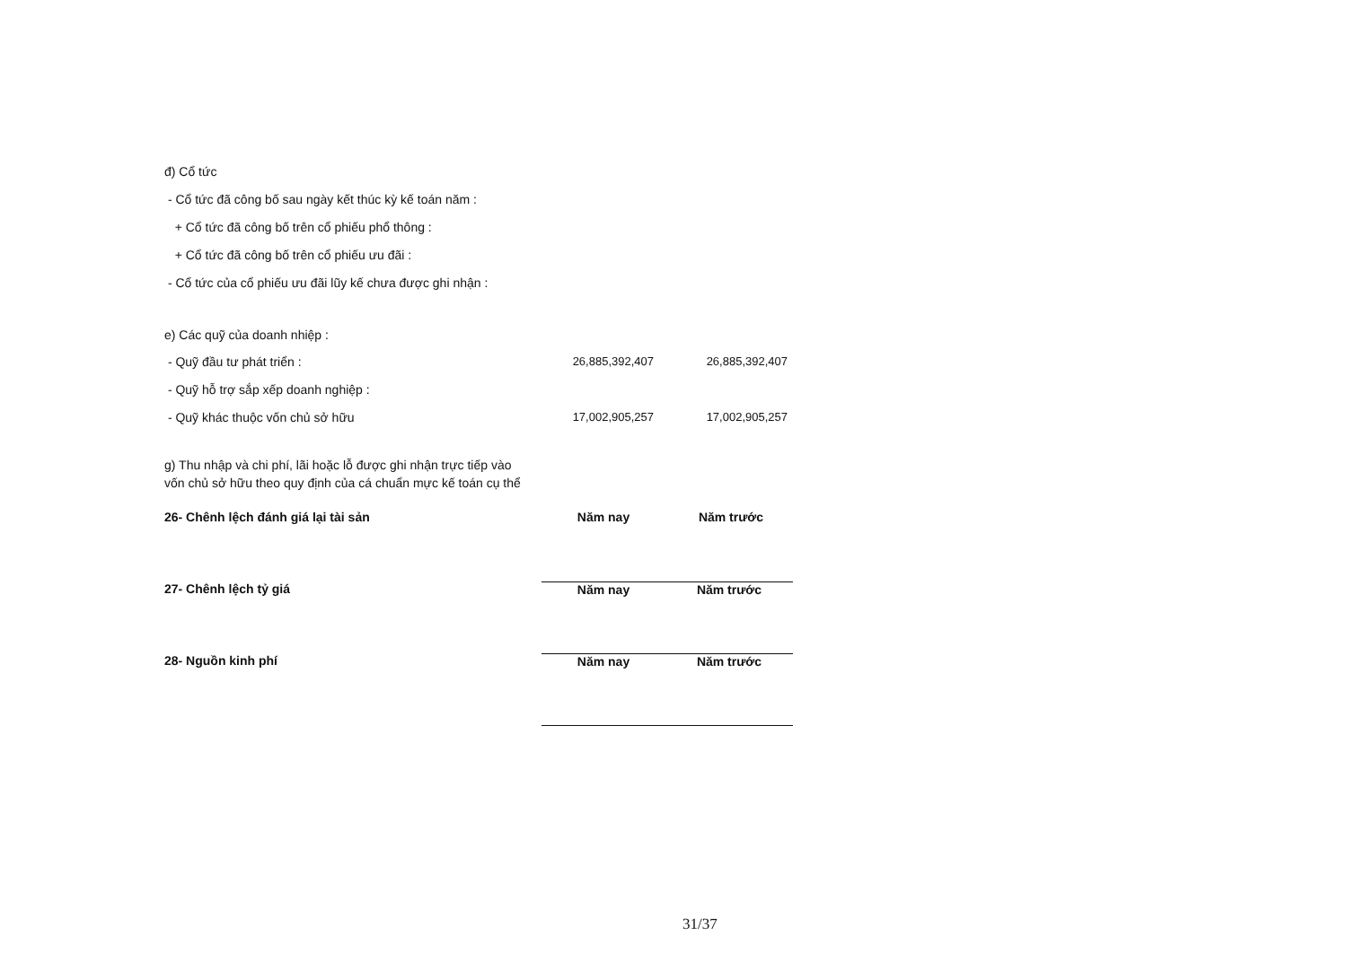đ) Cổ tức
- Cổ tức đã công bố sau ngày kết thúc kỳ kế toán năm :
+ Cổ tức đã công bố trên cổ phiếu phổ thông :
+ Cổ tức đã công bố trên cổ phiếu ưu đãi :
- Cổ tức của cổ phiếu ưu đãi lũy kế chưa được ghi nhận :
e) Các quỹ của doanh nhiệp :
| - Quỹ đầu tư phát triển : | 26,885,392,407 | 26,885,392,407 |
| - Quỹ hỗ trợ sắp xếp doanh nghiệp : | | |
| - Quỹ khác thuộc vốn chủ sở hữu | 17,002,905,257 | 17,002,905,257 |
g) Thu nhập và chi phí, lãi hoặc lỗ được ghi nhận trực tiếp vào vốn chủ sở hữu theo quy định của cá chuẩn mực kế toán cụ thể
| 26- Chênh lệch đánh giá lại tài sản | Năm nay | Năm trước |
| 27- Chênh lệch tỷ giá | Năm nay | Năm trước |
| 28- Nguồn kinh phí | Năm nay | Năm trước |
31/37